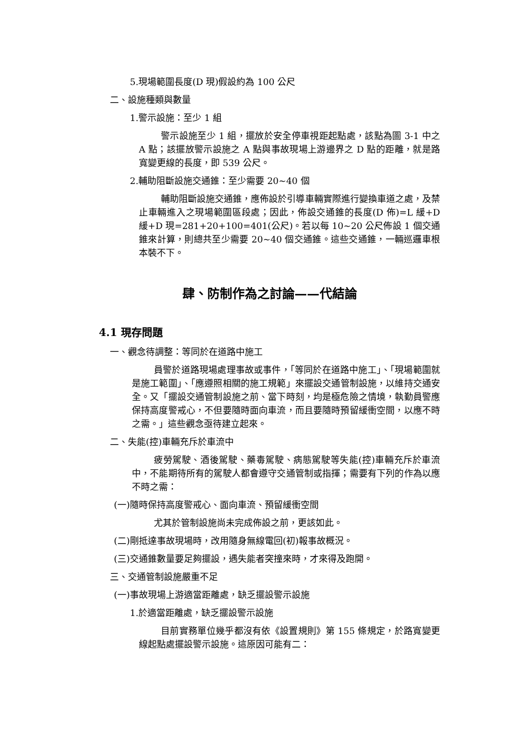5.現場範圍長度(D 現)假設約為 100 公尺
二、設施種類與數量
1.警示設施：至少 1 組
警示設施至少 1 組，擺放於安全停車視距起點處，該點為圖 3-1 中之 A 點；該擺放警示設施之 A 點與事故現場上游邊界之 D 點的距離，就是路寬變更線的長度，即 539 公尺。
2.輔助阻斷設施交通錐：至少需要 20~40 個
輔助阻斷設施交通錐，應佈設於引導車輛實際進行變換車道之處，及禁止車輛進入之現場範圍區段處；因此，佈設交通錐的長度(D 佈)=L 緩+D 緩+D 現=281+20+100=401(公尺)。若以每 10~20 公尺佈設 1 個交通錐來計算，則總共至少需要 20~40 個交通錐。這些交通錐，一輛巡邏車根本裝不下。
肆、防制作為之討論——代結論
4.1 現存問題
一、觀念待調整：等同於在道路中施工
員警於道路現場處理事故或事件，「等同於在道路中施工」、「現場範圍就是施工範圍」、「應遵照相關的施工規範」來擺設交通管制設施，以維持交通安全。又「擺設交通管制設施之前、當下時刻，均是極危險之情境，執勤員警應保持高度警戒心，不但要隨時面向車流，而且要隨時預留緩衝空間，以應不時之需。」這些觀念亟待建立起來。
二、失能(控)車輛充斥於車流中
疲勞駕駛、酒後駕駛、藥毒駕駛、病態駕駛等失能(控)車輛充斥於車流中，不能期待所有的駕駛人都會遵守交通管制或指揮；需要有下列的作為以應不時之需：
(一)隨時保持高度警戒心、面向車流、預留緩衝空間
尤其於管制設施尚未完成佈設之前，更該如此。
(二)剛抵達事故現場時，改用隨身無線電回(初)報事故概況。
(三)交通錐數量要足夠擺設，遇失能者突撞來時，才來得及跑開。
三、交通管制設施嚴重不足
(一)事故現場上游適當距離處，缺乏擺設警示設施
1.於適當距離處，缺乏擺設警示設施
目前實務單位幾乎都沒有依《設置規則》第 155 條規定，於路寬變更線起點處擺設警示設施。這原因可能有二：